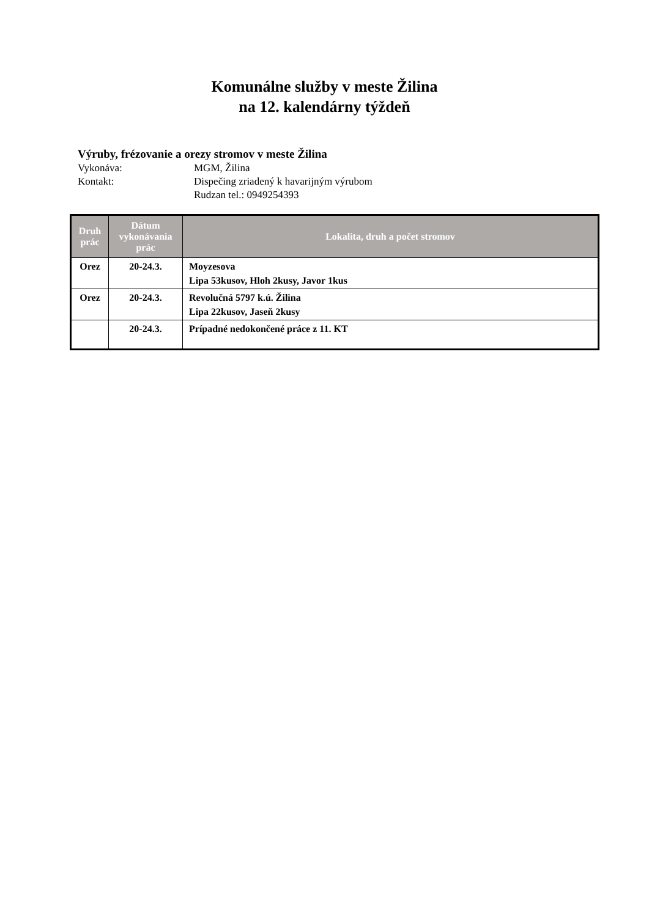Komunálne služby v meste Žilina
na 12. kalendárny týždeň
Výruby, frézovanie a orezy stromov v meste Žilina
Vykonáva: MGM, Žilina
Kontakt: Dispečing zriadený k havarijným výrubom
Rudzan tel.: 0949254393
| Druh prác | Dátum vykonávania prác | Lokalita, druh a počet stromov |
| --- | --- | --- |
| Orez | 20-24.3. | Moyzesova Lipa 53kusov, Hloh 2kusy, Javor 1kus |
| Orez | 20-24.3. | Revolučná 5797 k.ú. Žilina Lipa 22kusov, Jaseň 2kusy |
| | 20-24.3. | Prípadné nedokončené práce z 11. KT |